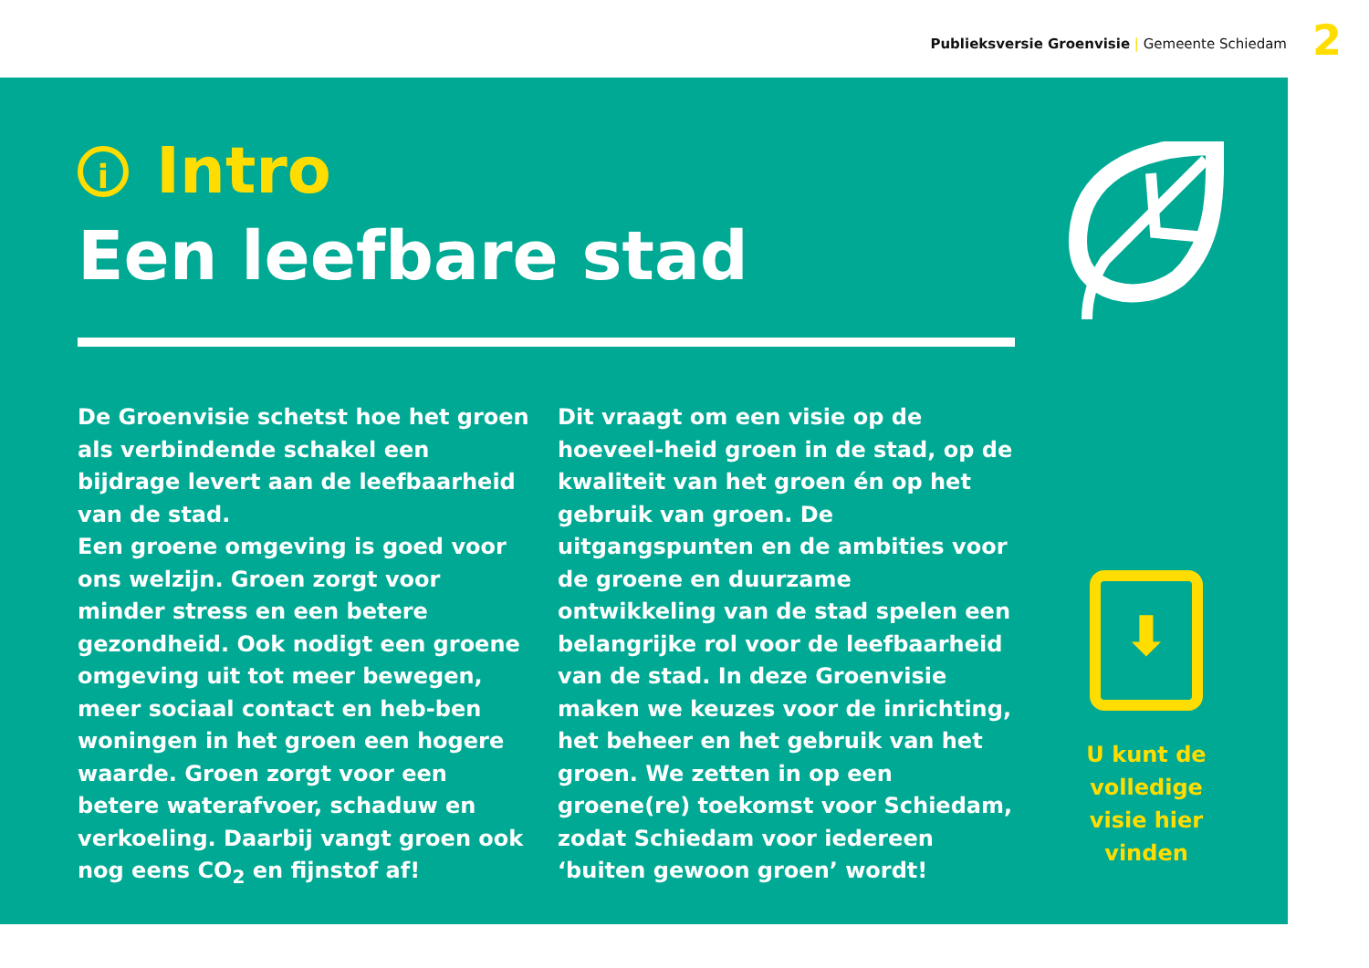Publieksversie Groenvisie | Gemeente Schiedam 2
i Intro
Een leefbare stad
De Groenvisie schetst hoe het groen als verbindende schakel een bijdrage levert aan de leefbaarheid van de stad.
Een groene omgeving is goed voor ons welzijn. Groen zorgt voor minder stress en een betere gezondheid. Ook nodigt een groene omgeving uit tot meer bewegen, meer sociaal contact en heb-ben woningen in het groen een hogere waarde. Groen zorgt voor een betere waterafvoer, schaduw en verkoeling. Daarbij vangt groen ook nog eens CO<sub>2</sub> en fijnstof af!
Dit vraagt om een visie op de hoeveel-heid groen in de stad, op de kwaliteit van het groen én op het gebruik van groen. De uitgangspunten en de ambities voor de groene en duurzame ontwikkeling van de stad spelen een belangrijke rol voor de leefbaarheid van de stad. In deze Groenvisie maken we keuzes voor de inrichting, het beheer en het gebruik van het groen. We zetten in op een groene(re) toekomst voor Schiedam, zodat Schiedam voor iedereen ‘buiten gewoon groen’ wordt!
⬇
U kunt de volledige visie hier vinden